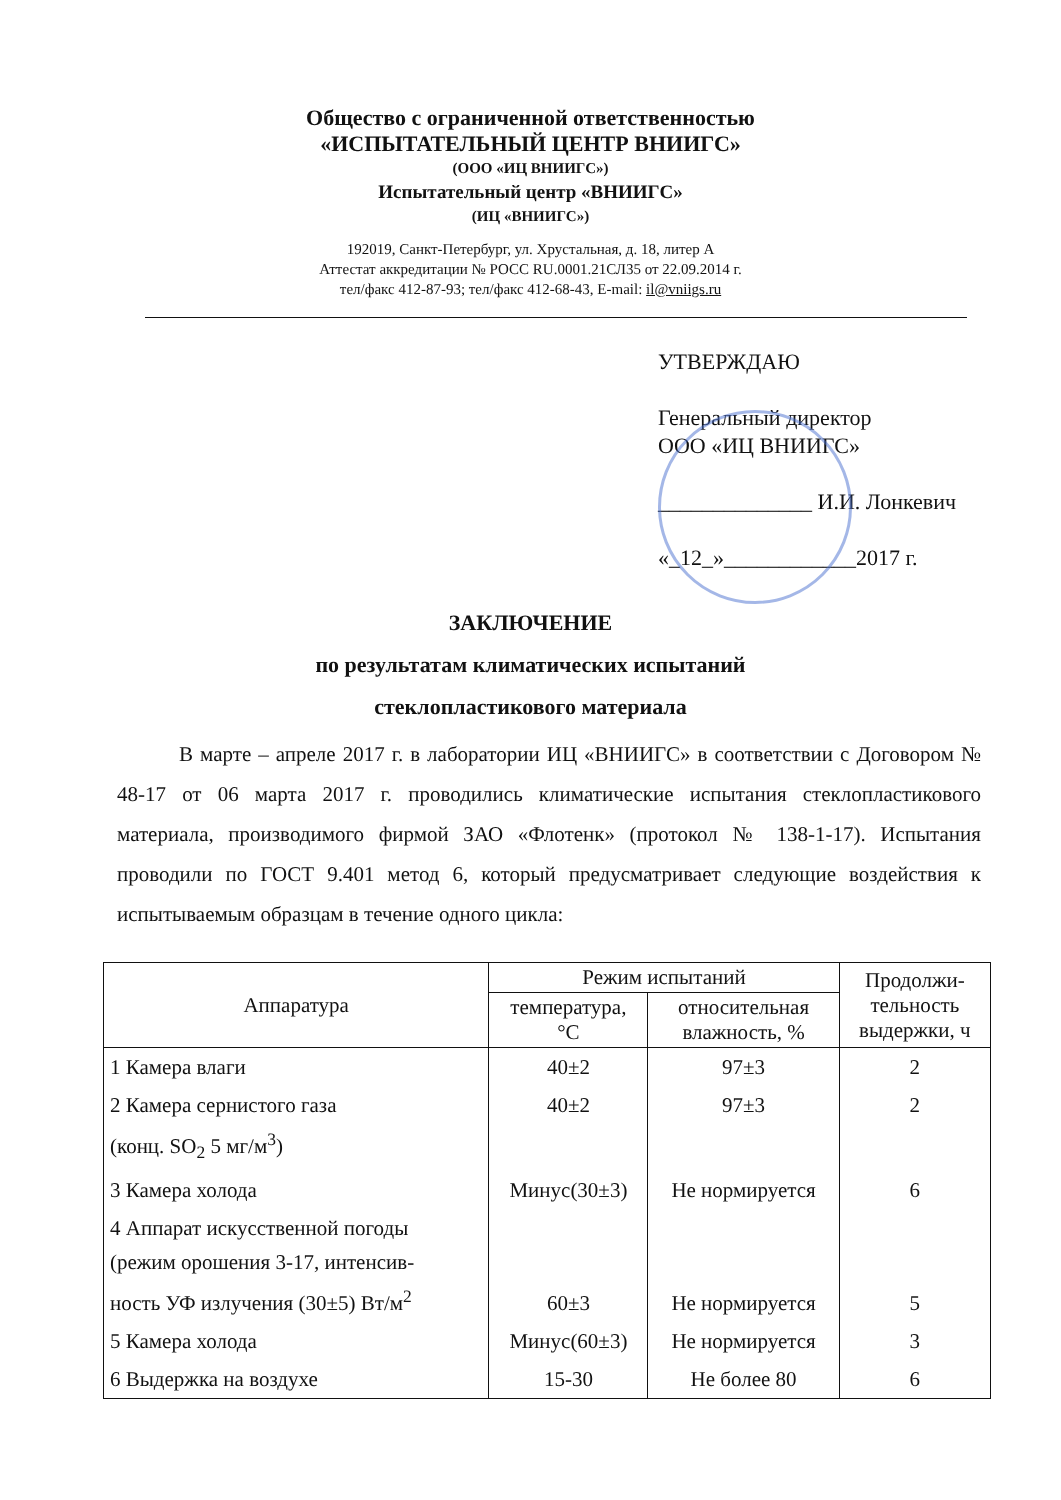Общество с ограниченной ответственностью
«ИСПЫТАТЕЛЬНЫЙ ЦЕНТР ВНИИГС»
(ООО «ИЦ ВНИИГС»)
Испытательный центр «ВНИИГС»
(ИЦ «ВНИИГС»)
192019, Санкт-Петербург, ул. Хрустальная, д. 18, литер А
Аттестат аккредитации № РОСС RU.0001.21СЛ35 от 22.09.2014 г.
тел/факс 412-87-93; тел/факс 412-68-43, E-mail: il@vniigs.ru
УТВЕРЖДАЮ
Генеральный директор
ООО «ИЦ ВНИИГС»
______________ И.И. Лонкевич
«_12_»____________2017 г.
ЗАКЛЮЧЕНИЕ
по результатам климатических испытаний
стеклопластикового материала
В марте – апреле 2017 г. в лаборатории ИЦ «ВНИИГС» в соответствии с Договором № 48-17 от 06 марта 2017 г. проводились климатические испытания стеклопластикового материала, производимого фирмой ЗАО «Флотенк» (протокол № 138-1-17). Испытания проводили по ГОСТ 9.401 метод 6, который предусматривает следующие воздействия к испытываемым образцам в течение одного цикла:
| Аппаратура | Режим испытаний | | Продолжи- тельность выдержки, ч |
| --- | --- | --- | --- |
| | температура, °С | относительная влажность, % | |
| 1 Камера влаги | 40±2 | 97±3 | 2 |
| 2 Камера сернистого газа (конц. SO<sub>2</sub> 5 мг/м<sup>3</sup>) | 40±2 | 97±3 | 2 |
| 3 Камера холода | Минус(30±3) | Не нормируется | 6 |
| 4 Аппарат искусственной погоды (режим орошения 3-17, интенсив- ность УФ излучения (30±5) Вт/м<sup>2</sup> | 60±3 | Не нормируется | 5 |
| 5 Камера холода | Минус(60±3) | Не нормируется | 3 |
| 6 Выдержка на воздухе | 15-30 | Не более 80 | 6 |